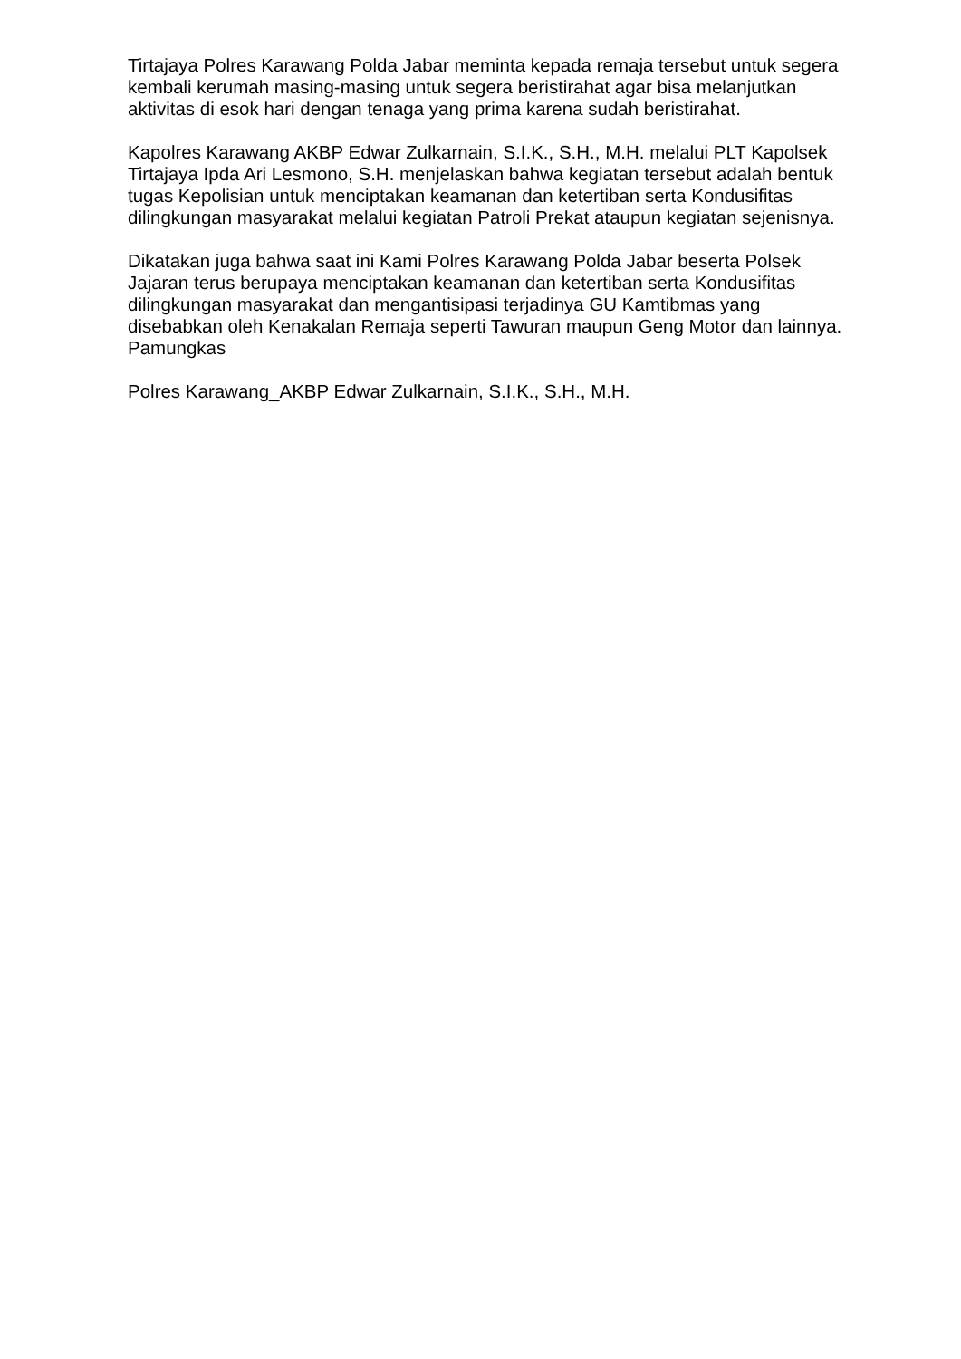Tirtajaya Polres Karawang Polda Jabar meminta kepada remaja tersebut untuk segera kembali kerumah masing-masing untuk segera beristirahat agar bisa melanjutkan aktivitas di esok hari dengan tenaga yang prima karena sudah beristirahat.
Kapolres Karawang AKBP Edwar Zulkarnain, S.I.K., S.H., M.H. melalui PLT Kapolsek Tirtajaya Ipda Ari Lesmono, S.H. menjelaskan bahwa kegiatan tersebut adalah bentuk tugas Kepolisian untuk menciptakan keamanan dan ketertiban serta Kondusifitas dilingkungan masyarakat melalui kegiatan Patroli Prekat ataupun kegiatan sejenisnya.
Dikatakan juga bahwa saat ini Kami Polres Karawang Polda Jabar beserta Polsek Jajaran terus berupaya menciptakan keamanan dan ketertiban serta Kondusifitas dilingkungan masyarakat dan mengantisipasi terjadinya GU Kamtibmas yang disebabkan oleh Kenakalan Remaja seperti Tawuran maupun Geng Motor dan lainnya. Pamungkas
Polres Karawang_AKBP Edwar Zulkarnain, S.I.K., S.H., M.H.